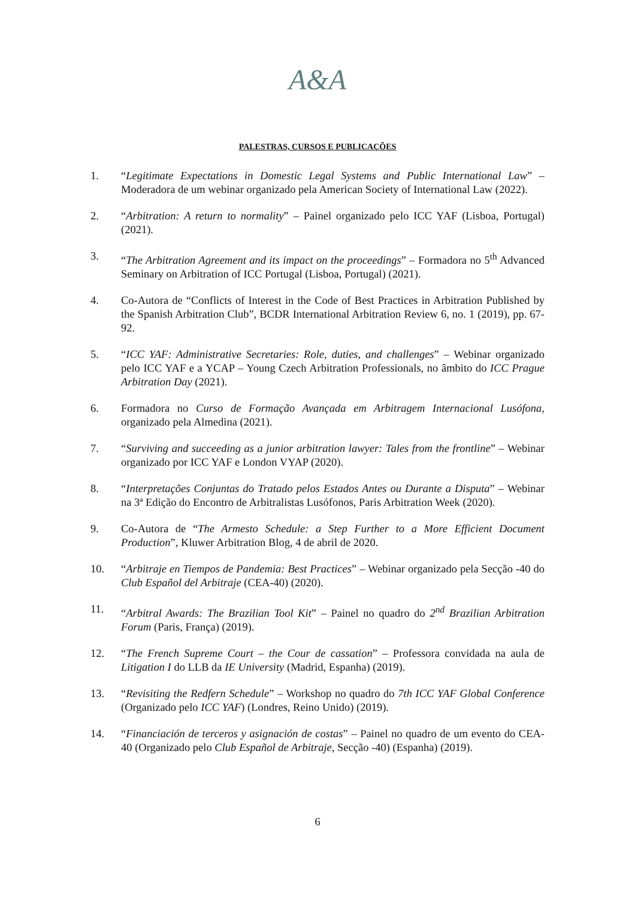A&A
PALESTRAS, CURSOS E PUBLICAÇÕES
1. “Legitimate Expectations in Domestic Legal Systems and Public International Law” – Moderadora de um webinar organizado pela American Society of International Law (2022).
2. “Arbitration: A return to normality” – Painel organizado pelo ICC YAF (Lisboa, Portugal) (2021).
3. “The Arbitration Agreement and its impact on the proceedings” – Formadora no 5<sup>th</sup> Advanced Seminary on Arbitration of ICC Portugal (Lisboa, Portugal) (2021).
4. Co-Autora de “Conflicts of Interest in the Code of Best Practices in Arbitration Published by the Spanish Arbitration Club”, BCDR International Arbitration Review 6, no. 1 (2019), pp. 67-92.
5. “ICC YAF: Administrative Secretaries: Role, duties, and challenges” – Webinar organizado pelo ICC YAF e a YCAP – Young Czech Arbitration Professionals, no âmbito do ICC Prague Arbitration Day (2021).
6. Formadora no Curso de Formação Avançada em Arbitragem Internacional Lusófona, organizado pela Almedina (2021).
7. “Surviving and succeeding as a junior arbitration lawyer: Tales from the frontline” – Webinar organizado por ICC YAF e London VYAP (2020).
8. “Interpretações Conjuntas do Tratado pelos Estados Antes ou Durante a Disputa” – Webinar na 3ª Edição do Encontro de Arbitralistas Lusófonos, Paris Arbitration Week (2020).
9. Co-Autora de “The Armesto Schedule: a Step Further to a More Efficient Document Production”, Kluwer Arbitration Blog, 4 de abril de 2020.
10. “Arbitraje en Tiempos de Pandemia: Best Practices” – Webinar organizado pela Secção -40 do Club Español del Arbitraje (CEA-40) (2020).
11. “Arbitral Awards: The Brazilian Tool Kit” – Painel no quadro do 2<sup>nd</sup> Brazilian Arbitration Forum (Paris, França) (2019).
12. “The French Supreme Court – the Cour de cassation” – Professora convidada na aula de Litigation I do LLB da IE University (Madrid, Espanha) (2019).
13. “Revisiting the Redfern Schedule” – Workshop no quadro do 7th ICC YAF Global Conference (Organizado pelo ICC YAF) (Londres, Reino Unido) (2019).
14. “Financiación de terceros y asignación de costas” – Painel no quadro de um evento do CEA-40 (Organizado pelo Club Español de Arbitraje, Secção -40) (Espanha) (2019).
6